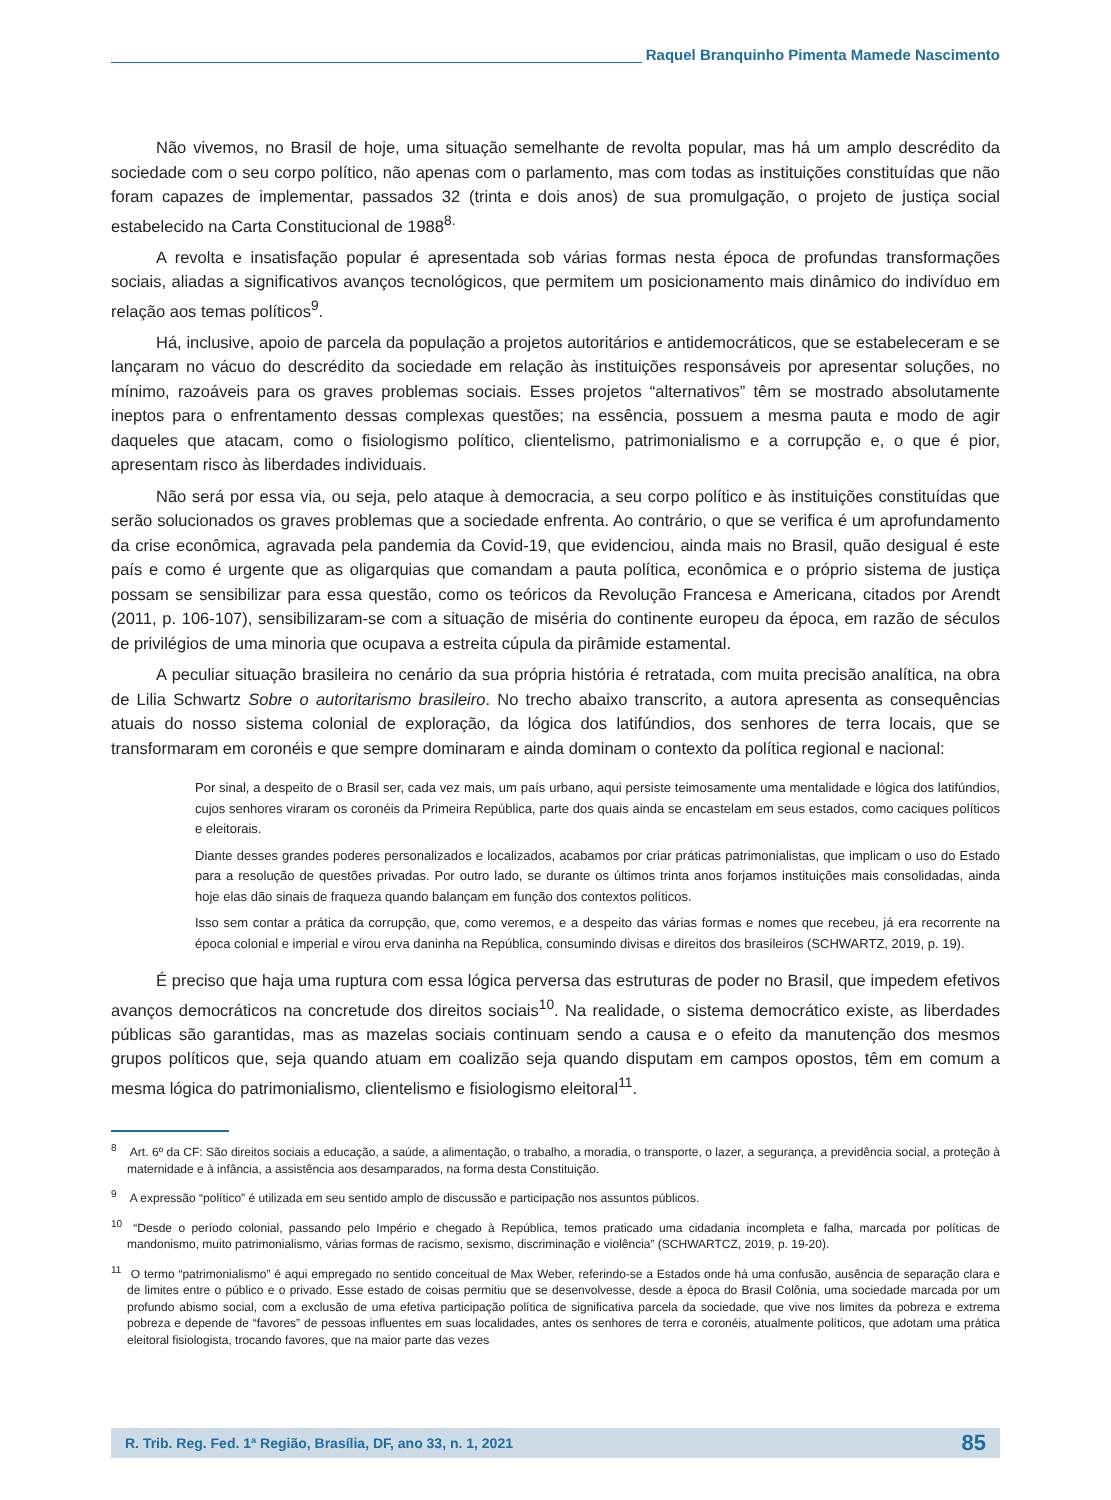Raquel Branquinho Pimenta Mamede Nascimento
Não vivemos, no Brasil de hoje, uma situação semelhante de revolta popular, mas há um amplo descrédito da sociedade com o seu corpo político, não apenas com o parlamento, mas com todas as instituições constituídas que não foram capazes de implementar, passados 32 (trinta e dois anos) de sua promulgação, o projeto de justiça social estabelecido na Carta Constitucional de 1988<sup>8.</sup>
A revolta e insatisfação popular é apresentada sob várias formas nesta época de profundas transformações sociais, aliadas a significativos avanços tecnológicos, que permitem um posicionamento mais dinâmico do indivíduo em relação aos temas políticos<sup>9</sup>.
Há, inclusive, apoio de parcela da população a projetos autoritários e antidemocráticos, que se estabeleceram e se lançaram no vácuo do descrédito da sociedade em relação às instituições responsáveis por apresentar soluções, no mínimo, razoáveis para os graves problemas sociais. Esses projetos “alternativos” têm se mostrado absolutamente ineptos para o enfrentamento dessas complexas questões; na essência, possuem a mesma pauta e modo de agir daqueles que atacam, como o fisiologismo político, clientelismo, patrimonialismo e a corrupção e, o que é pior, apresentam risco às liberdades individuais.
Não será por essa via, ou seja, pelo ataque à democracia, a seu corpo político e às instituições constituídas que serão solucionados os graves problemas que a sociedade enfrenta. Ao contrário, o que se verifica é um aprofundamento da crise econômica, agravada pela pandemia da Covid-19, que evidenciou, ainda mais no Brasil, quão desigual é este país e como é urgente que as oligarquias que comandam a pauta política, econômica e o próprio sistema de justiça possam se sensibilizar para essa questão, como os teóricos da Revolução Francesa e Americana, citados por Arendt (2011, p. 106-107), sensibilizaram-se com a situação de miséria do continente europeu da época, em razão de séculos de privilégios de uma minoria que ocupava a estreita cúpula da pirâmide estamental.
A peculiar situação brasileira no cenário da sua própria história é retratada, com muita precisão analítica, na obra de Lilia Schwartz Sobre o autoritarismo brasileiro. No trecho abaixo transcrito, a autora apresenta as consequências atuais do nosso sistema colonial de exploração, da lógica dos latifúndios, dos senhores de terra locais, que se transformaram em coronéis e que sempre dominaram e ainda dominam o contexto da política regional e nacional:
Por sinal, a despeito de o Brasil ser, cada vez mais, um país urbano, aqui persiste teimosamente uma mentalidade e lógica dos latifúndios, cujos senhores viraram os coronéis da Primeira República, parte dos quais ainda se encastelam em seus estados, como caciques políticos e eleitorais.
Diante desses grandes poderes personalizados e localizados, acabamos por criar práticas patrimonialistas, que implicam o uso do Estado para a resolução de questões privadas. Por outro lado, se durante os últimos trinta anos forjamos instituições mais consolidadas, ainda hoje elas dão sinais de fraqueza quando balançam em função dos contextos políticos.
Isso sem contar a prática da corrupção, que, como veremos, e a despeito das várias formas e nomes que recebeu, já era recorrente na época colonial e imperial e virou erva daninha na República, consumindo divisas e direitos dos brasileiros (SCHWARTZ, 2019, p. 19).
É preciso que haja uma ruptura com essa lógica perversa das estruturas de poder no Brasil, que impedem efetivos avanços democráticos na concretude dos direitos sociais<sup>10</sup>. Na realidade, o sistema democrático existe, as liberdades públicas são garantidas, mas as mazelas sociais continuam sendo a causa e o efeito da manutenção dos mesmos grupos políticos que, seja quando atuam em coalizão seja quando disputam em campos opostos, têm em comum a mesma lógica do patrimonialismo, clientelismo e fisiologismo eleitoral<sup>11</sup>.
<sup>8</sup> Art. 6º da CF: São direitos sociais a educação, a saúde, a alimentação, o trabalho, a moradia, o transporte, o lazer, a segurança, a previdência social, a proteção à maternidade e à infância, a assistência aos desamparados, na forma desta Constituição.
<sup>9</sup> A expressão “político” é utilizada em seu sentido amplo de discussão e participação nos assuntos públicos.
<sup>10</sup> “Desde o período colonial, passando pelo Império e chegado à República, temos praticado uma cidadania incompleta e falha, marcada por políticas de mandonismo, muito patrimonialismo, várias formas de racismo, sexismo, discriminação e violência” (SCHWARTCZ, 2019, p. 19-20).
<sup>11</sup> O termo “patrimonialismo” é aqui empregado no sentido conceitual de Max Weber, referindo-se a Estados onde há uma confusão, ausência de separação clara e de limites entre o público e o privado. Esse estado de coisas permitiu que se desenvolvesse, desde a época do Brasil Colônia, uma sociedade marcada por um profundo abismo social, com a exclusão de uma efetiva participação política de significativa parcela da sociedade, que vive nos limites da pobreza e extrema pobreza e depende de “favores” de pessoas influentes em suas localidades, antes os senhores de terra e coronéis, atualmente políticos, que adotam uma prática eleitoral fisiologista, trocando favores, que na maior parte das vezes
R. Trib. Reg. Fed. 1ª Região, Brasília, DF, ano 33, n. 1, 2021 85